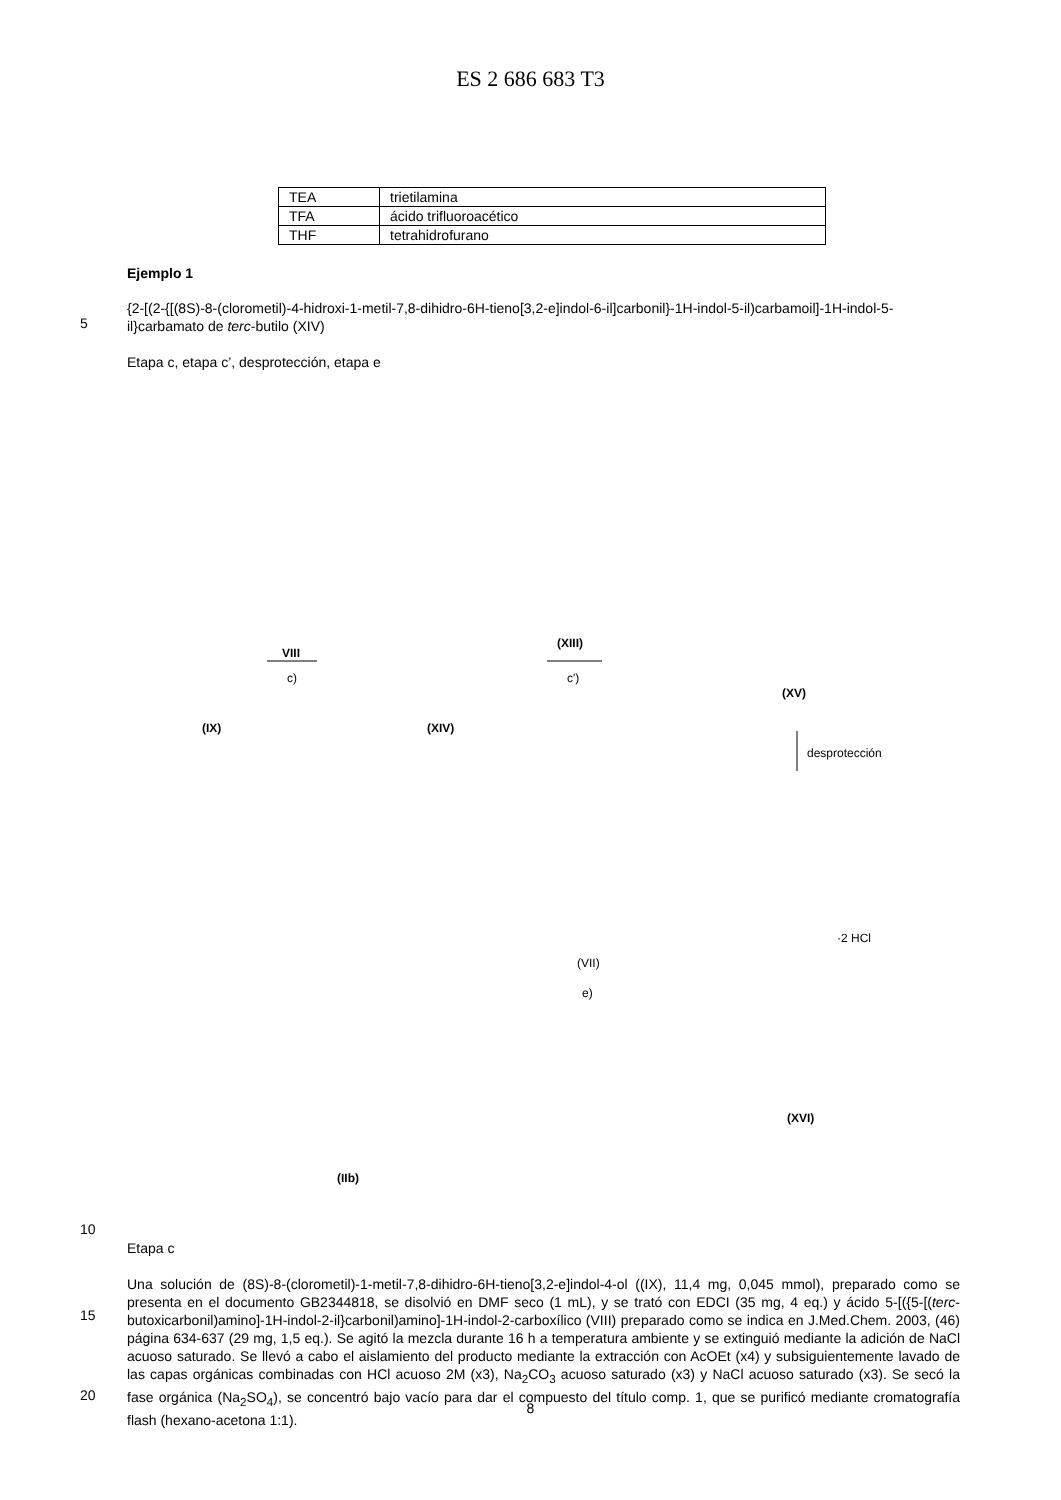ES 2 686 683 T3
| TEA | trietilamina |
| TFA | ácido trifluoroacético |
| THF | tetrahidrofurano |
Ejemplo 1
5
{2-[(2-{[(8S)-8-(clorometil)-4-hidroxi-1-metil-7,8-dihidro-6H-tieno[3,2-e]indol-6-il]carbonil}-1H-indol-5-il)carbamoil]-1H-indol-5-il}carbamato de terc-butilo (XIV)
Etapa c, etapa c’, desprotección, etapa e
(IX)
VIII
c)
(XIV)
(XIII)
c')
(XV)
desprotección
·2 HCl
(VII)
e)
(XVI)
(IIb)
10
Etapa c
15
20
Una solución de (8S)-8-(clorometil)-1-metil-7,8-dihidro-6H-tieno[3,2-e]indol-4-ol ((IX), 11,4 mg, 0,045 mmol), preparado como se presenta en el documento GB2344818, se disolvió en DMF seco (1 mL), y se trató con EDCI (35 mg, 4 eq.) y ácido 5-[({5-[(terc-butoxicarbonil)amino]-1H-indol-2-il}carbonil)amino]-1H-indol-2-carboxílico (VIII) preparado como se indica en J.Med.Chem. 2003, (46) página 634-637 (29 mg, 1,5 eq.). Se agitó la mezcla durante 16 h a temperatura ambiente y se extinguió mediante la adición de NaCl acuoso saturado. Se llevó a cabo el aislamiento del producto mediante la extracción con AcOEt (x4) y subsiguientemente lavado de las capas orgánicas combinadas con HCl acuoso 2M (x3), Na<sub>2</sub>CO<sub>3</sub> acuoso saturado (x3) y NaCl acuoso saturado (x3). Se secó la fase orgánica (Na<sub>2</sub>SO<sub>4</sub>), se concentró bajo vacío para dar el compuesto del título comp. 1, que se purificó mediante cromatografía flash (hexano-acetona 1:1).
8